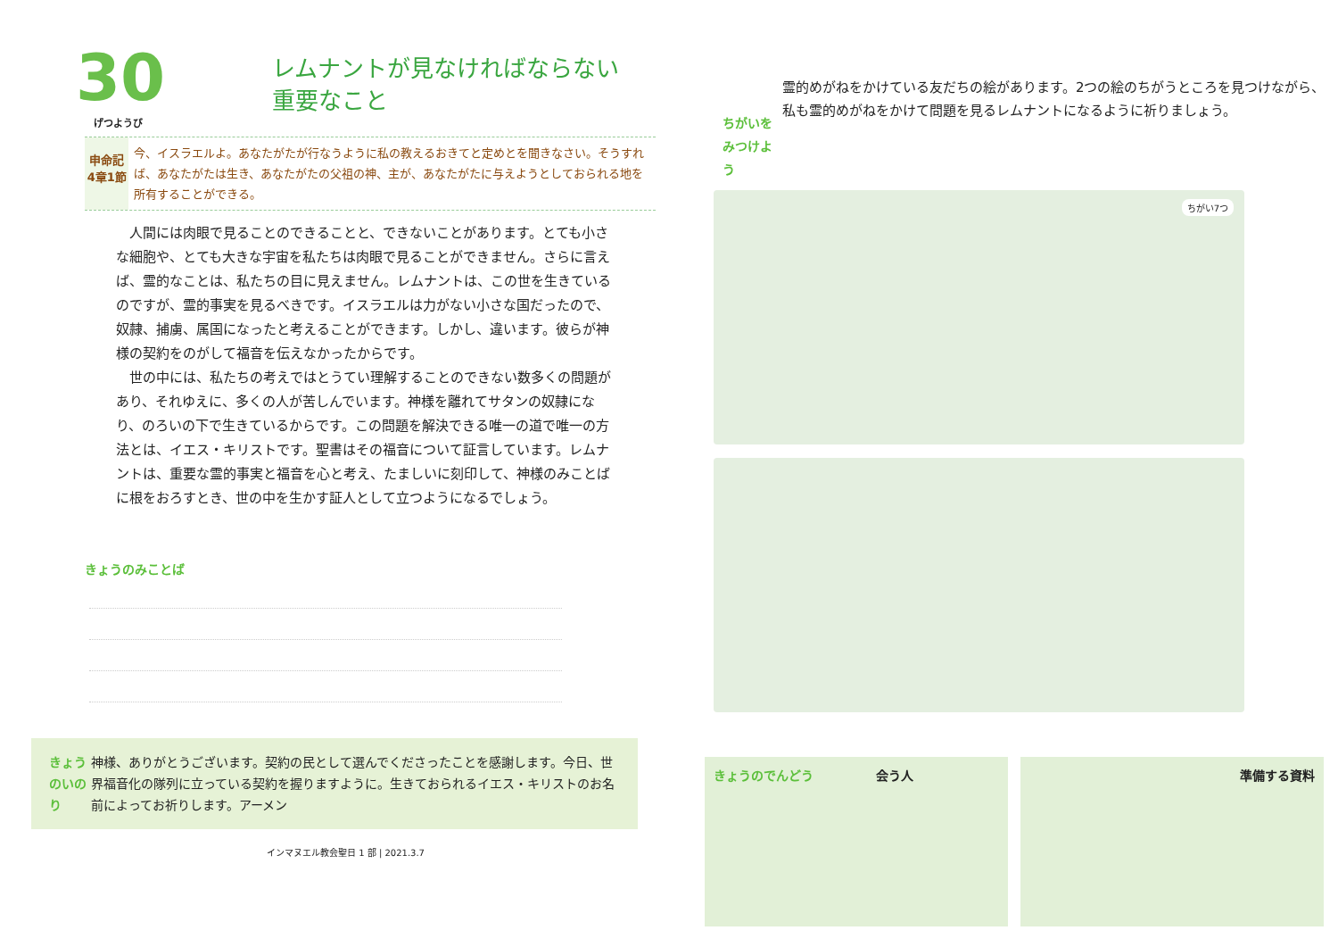30
げつようび
レムナントが見なければならない
重要なこと
申命記
4章1節
今、イスラエルよ。あなたがたが行なうように私の教えるおきてと定めとを聞きなさい。そうすれば、あなたがたは生き、あなたがたの父祖の神、主が、あなたがたに与えようとしておられる地を所有することができる。
　人間には肉眼で見ることのできることと、できないことがあります。とても小さな細胞や、とても大きな宇宙を私たちは肉眼で見ることができません。さらに言えば、霊的なことは、私たちの目に見えません。レムナントは、この世を生きているのですが、霊的事実を見るべきです。イスラエルは力がない小さな国だったので、奴隷、捕虜、属国になったと考えることができます。しかし、違います。彼らが神様の契約をのがして福音を伝えなかったからです。
　世の中には、私たちの考えではとうてい理解することのできない数多くの問題があり、それゆえに、多くの人が苦しんでいます。神様を離れてサタンの奴隷になり、のろいの下で生きているからです。この問題を解決できる唯一の道で唯一の方法とは、イエス・キリストです。聖書はその福音について証言しています。レムナントは、重要な霊的事実と福音を心と考え、たましいに刻印して、神様のみことばに根をおろすとき、世の中を生かす証人として立つようになるでしょう。
きょうのみことば
きょうのいのり 神様、ありがとうございます。契約の民として選んでくださったことを感謝します。今日、世界福音化の隊列に立っている契約を握りますように。生きておられるイエス・キリストのお名前によってお祈りします。アーメン
インマヌエル教会聖日 1 部 | 2021.3.7
ちがいを
みつけよう
霊的めがねをかけている友だちの絵があります。2つの絵のちがうところを見つけながら、私も霊的めがねをかけて問題を見るレムナントになるように祈りましょう。
ちがい7つ
きょうのでんどう　　　　　会う人 準備する資料